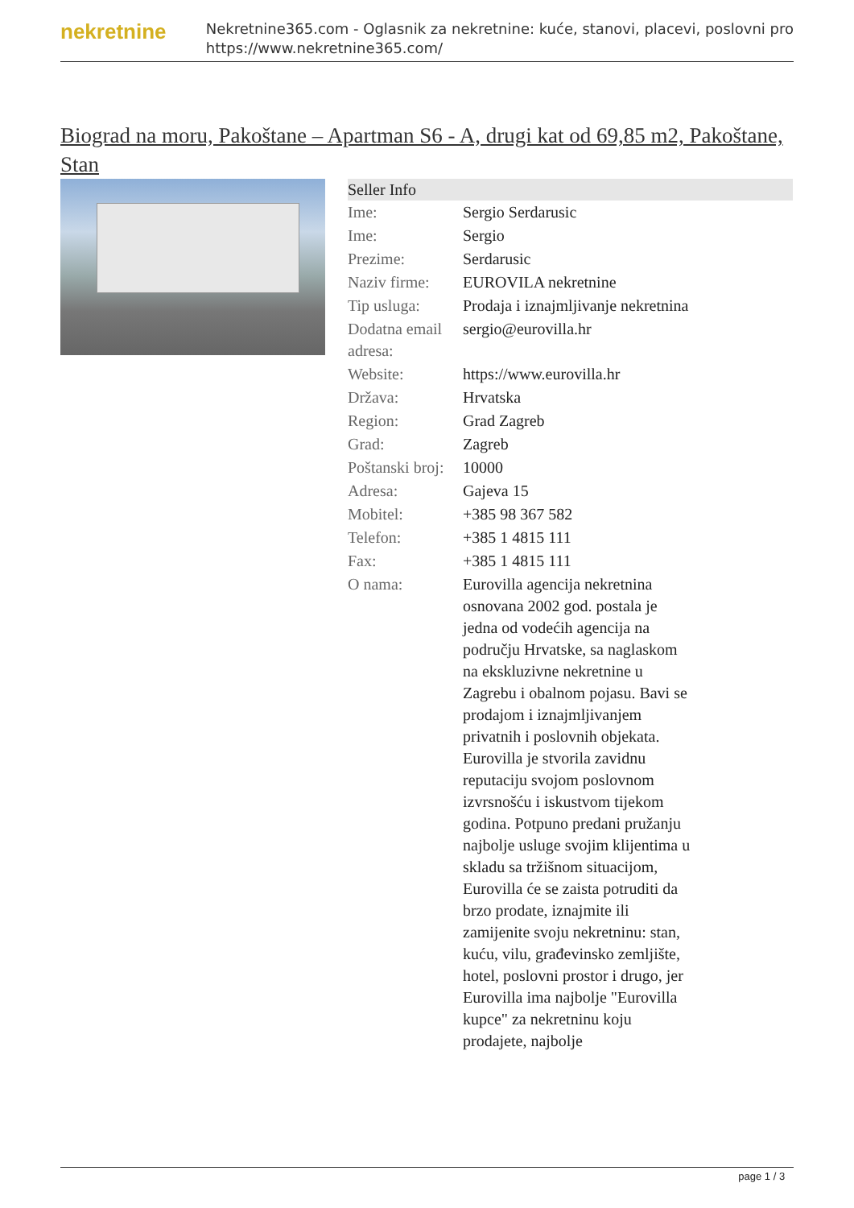nekretnine
Nekretnine365.com - Oglasnik za nekretnine: kuće, stanovi, placevi, poslovni pro
https://www.nekretnine365.com/
Biograd na moru, Pakoštane – Apartman S6 - A, drugi kat od 69,85 m2, Pakoštane, Stan
Seller Info
| Ime: | Sergio Serdarusic |
| Ime: | Sergio |
| Prezime: | Serdarusic |
| Naziv firme: | EUROVILA nekretnine |
| Tip usluga: | Prodaja i iznajmljivanje nekretnina |
| Dodatna email adresa: | sergio@eurovilla.hr |
| Website: | https://www.eurovilla.hr |
| Država: | Hrvatska |
| Region: | Grad Zagreb |
| Grad: | Zagreb |
| Poštanski broj: | 10000 |
| Adresa: | Gajeva 15 |
| Mobitel: | +385 98 367 582 |
| Telefon: | +385 1 4815 111 |
| Fax: | +385 1 4815 111 |
| O nama: | Eurovilla agencija nekretnina osnovana 2002 god. postala je jedna od vodećih agencija na području Hrvatske, sa naglaskom na ekskluzivne nekretnine u Zagrebu i obalnom pojasu. Bavi se prodajom i iznajmljivanjem privatnih i poslovnih objekata. Eurovilla je stvorila zavidnu reputaciju svojom poslovnom izvrsnošću i iskustvom tijekom godina. Potpuno predani pružanju najbolje usluge svojim klijentima u skladu sa tržišnom situacijom, Eurovilla će se zaista potruditi da brzo prodate, iznajmite ili zamijenite svoju nekretninu: stan, kuću, vilu, građevinsko zemljište, hotel, poslovni prostor i drugo, jer Eurovilla ima najbolje "Eurovilla kupce" za nekretninu koju prodajete, najbolje |
page 1 / 3